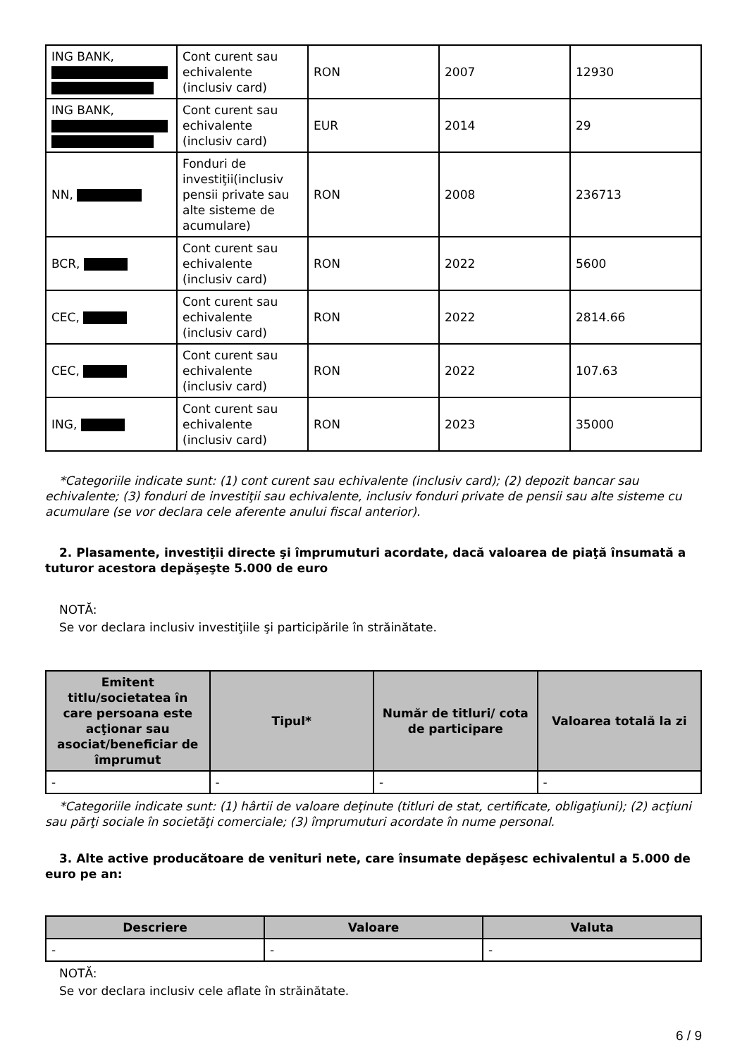| ING BANK, | Cont curent sau echivalente (inclusiv card) | RON | 2007 | 12930 |
| ING BANK, | Cont curent sau echivalente (inclusiv card) | EUR | 2014 | 29 |
| NN, | Fonduri de investiţii(inclusiv pensii private sau alte sisteme de acumulare) | RON | 2008 | 236713 |
| BCR, | Cont curent sau echivalente (inclusiv card) | RON | 2022 | 5600 |
| CEC, | Cont curent sau echivalente (inclusiv card) | RON | 2022 | 2814.66 |
| CEC, | Cont curent sau echivalente (inclusiv card) | RON | 2022 | 107.63 |
| ING, | Cont curent sau echivalente (inclusiv card) | RON | 2023 | 35000 |
*Categoriile indicate sunt: (1) cont curent sau echivalente (inclusiv card); (2) depozit bancar sau echivalente; (3) fonduri de investiţii sau echivalente, inclusiv fonduri private de pensii sau alte sisteme cu acumulare (se vor declara cele aferente anului fiscal anterior).
2. Plasamente, investiţii directe şi împrumuturi acordate, dacă valoarea de piaţă însumată a tuturor acestora depăşeşte 5.000 de euro
NOTĂ:
Se vor declara inclusiv investiţiile şi participările în străinătate.
| Emitent titlu/societatea în care persoana este acţionar sau asociat/beneficiar de împrumut | Tipul* | Număr de titluri/ cota de participare | Valoarea totală la zi |
| --- | --- | --- | --- |
| - | - | - | - |
*Categoriile indicate sunt: (1) hârtii de valoare deţinute (titluri de stat, certificate, obligaţiuni); (2) acţiuni sau părţi sociale în societăţi comerciale; (3) împrumuturi acordate în nume personal.
3. Alte active producătoare de venituri nete, care însumate depăşesc echivalentul a 5.000 de euro pe an:
| Descriere | Valoare | Valuta |
| --- | --- | --- |
| - | - | - |
NOTĂ:
Se vor declara inclusiv cele aflate în străinătate.
6 / 9